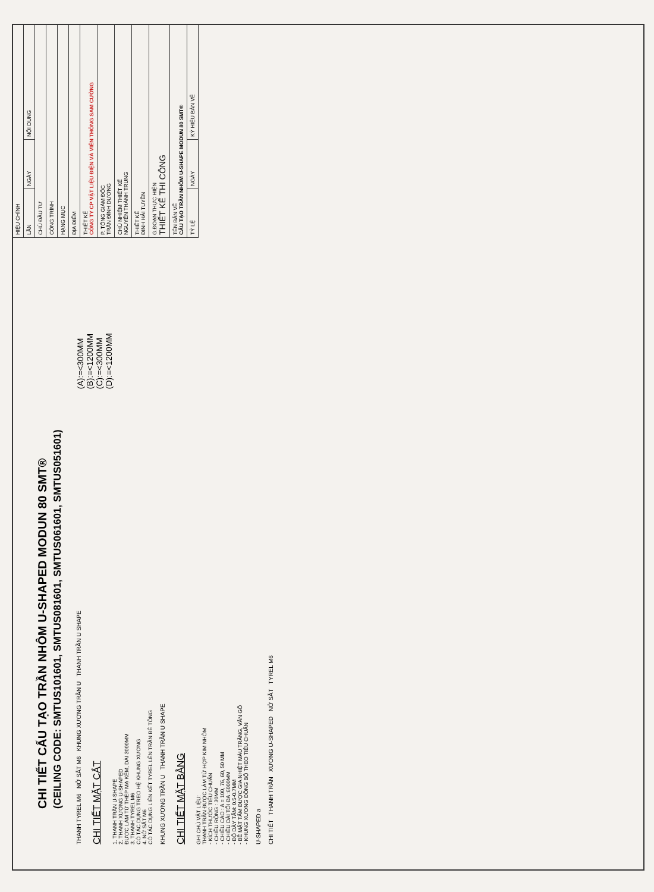CHI TIẾT CẤU TẠO TRẦN NHÔM U-SHAPED MODUN 80 SMT®
(CEILING CODE: SMTUS101601, SMTUS081601, SMTUS061601, SMTUS051601)
(A):=<300MM
(B):=<1200MM
(C):=<300MM
(D):=<1200MM
THANH TYREL M6 NỞ SẮT M6 KHUNG XƯƠNG TRẦN U THANH TRẦN U SHAPE
CHI TIẾT MẶT CẮT
1. THANH TRẦN U-SHAPE
2. THANH XƯƠNG U-SHAPED
ĐƯỢC LÀM TỪ THÉP MẠ KẼM, DÀI 3000MM
3. THANH TYREL M6
CÓ TÁC DỤNG TREO HỆ KHUNG XƯƠNG
4. NỞ SẮT M6
CÓ TÁC DỤNG LIÊN KẾT TYREL LÊN TRẦN BÊ TÔNG
KHUNG XƯƠNG TRẦN U THANH TRẦN U SHAPE
CHI TIẾT MẶT BẰNG
GHI CHÚ VẬT LIỆU:
THANH TRẦN ĐƯỢC LÀM TỪ HỢP KIM NHÔM
- KÍCH THƯỚC TIÊU CHUẨN
- CHIỀU RỘNG : 30MM
- CHIỀU CAO : A = 100, 76, 60, 50 MM
- CHIỀU DÀI TỐI ĐA :6000MM
- ĐỘ DÀY TẤM: 0.5-0.7MM
- BỀ MẶT TẤM ĐƯỢC GIA NHIỆT MÀU TRẮNG, VÂN GỖ
- KHUNG XƯƠNG ĐỒNG BỘ THEO TIÊU CHUẨN
U-SHAPED a
CHI TIẾT THANH TRẦN XƯƠNG U-SHAPED NỞ SẮT TYREL M6
| HIỆU CHỈNH | | |
| LẦN | NGÀY | NỘI DUNG |
| CHỦ ĐẦU TƯ | | |
| CÔNG TRÌNH | | |
| HẠNG MỤC | | |
| ĐỊA ĐIỂM | | |
| THIẾT KẾ CÔNG TY CP VẬT LIỆU ĐIỆN VÀ VIỄN THÔNG SAM CƯỜNG | | |
| P. TỔNG GIÁM ĐỐC TRẦN ĐÌNH DƯƠNG | | |
| CHỦ NHIỆM THIẾT KẾ NGUYỄN THÀNH TRUNG | | |
| THIẾT KẾ ĐINH HẢI TUYỀN | | |
| G.ĐOẠN THỰC HIỆN THIẾT KẾ THI CÔNG | | |
| TÊN BẢN VẼ CẤU TẠO TRẦN NHÔM U-SHAPE MODUN 80 SMT® | | |
| TỶ LỆ | NGÀY | KÝ HIỆU BẢN VẼ |